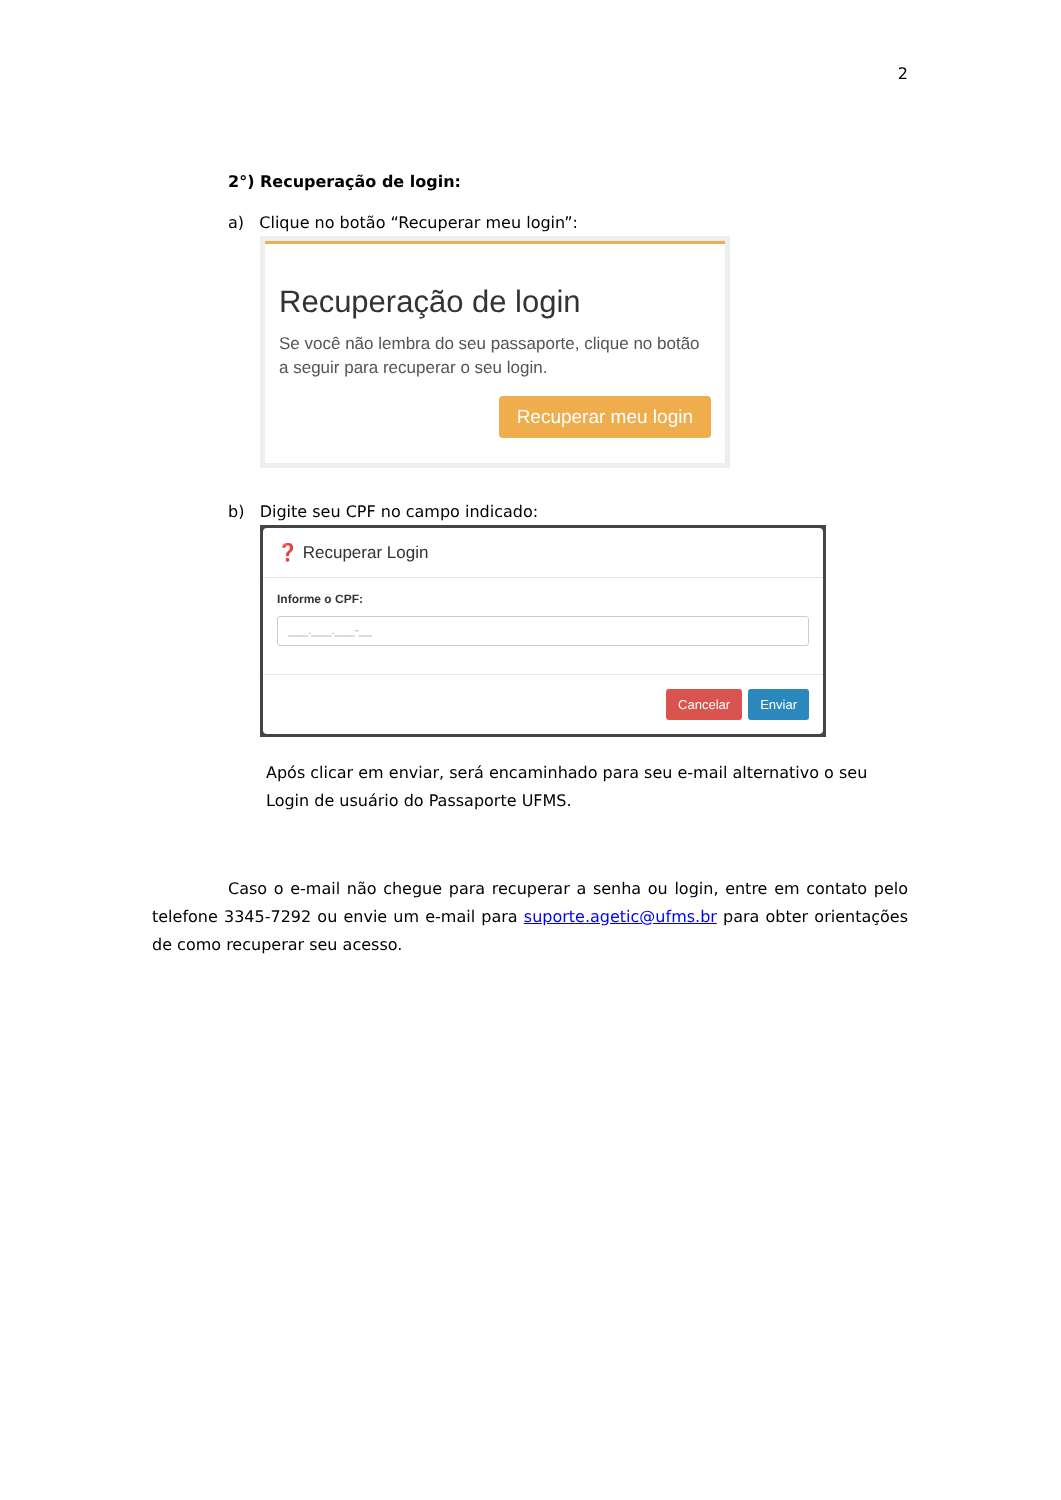2
2°) Recuperação de login:
a) Clique no botão “Recuperar meu login”:
Recuperação de login
Se você não lembra do seu passaporte, clique no botão a seguir para recuperar o seu login.
Recuperar meu login
b) Digite seu CPF no campo indicado:
❓ Recuperar Login
Informe o CPF:
___.___.___-__
Cancelar Enviar
Após clicar em enviar, será encaminhado para seu e-mail alternativo o seu Login de usuário do Passaporte UFMS.
Caso o e-mail não chegue para recuperar a senha ou login, entre em contato pelo telefone 3345-7292 ou envie um e-mail para suporte.agetic@ufms.br para obter orientações de como recuperar seu acesso.